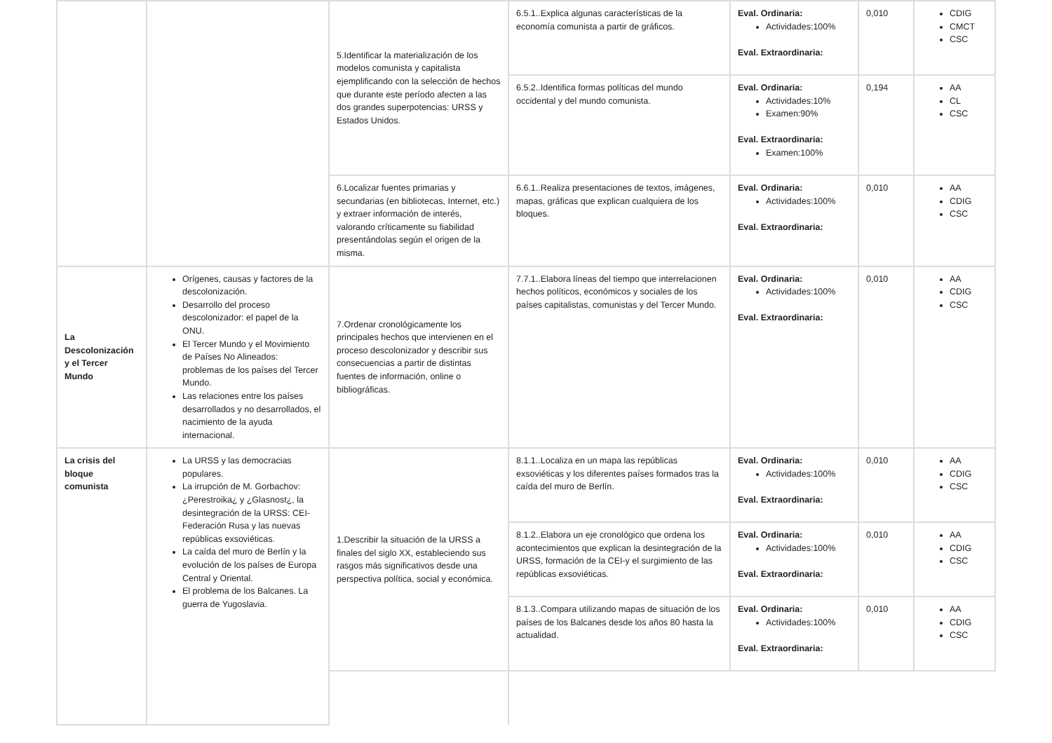| | | 5.Identificar la materialización de los modelos comunista y capitalista ejemplificando con la selección de hechos que durante este período afecten a las dos grandes superpotencias: URSS y Estados Unidos. | 6.5.1..Explica algunas características de la economía comunista a partir de gráficos. | Eval. Ordinaria: Actividades:100% Eval. Extraordinaria: | 0,010 | CDIG CMCT CSC |
| | | | 6.5.2..Identifica formas políticas del mundo occidental y del mundo comunista. | Eval. Ordinaria: Actividades:10% Examen:90% Eval. Extraordinaria: Examen:100% | 0,194 | AA CL CSC |
| | | 6.Localizar fuentes primarias y secundarias (en bibliotecas, Internet, etc.) y extraer información de interés, valorando críticamente su fiabilidad presentándolas según el origen de la misma. | 6.6.1..Realiza presentaciones de textos, imágenes, mapas, gráficas que explican cualquiera de los bloques. | Eval. Ordinaria: Actividades:100% Eval. Extraordinaria: | 0,010 | AA CDIG CSC |
| La Descolonización y el Tercer Mundo | Orígenes, causas y factores de la descolonización. Desarrollo del proceso descolonizador: el papel de la ONU. El Tercer Mundo y el Movimiento de Países No Alineados: problemas de los países del Tercer Mundo. Las relaciones entre los países desarrollados y no desarrollados, el nacimiento de la ayuda internacional. | 7.Ordenar cronológicamente los principales hechos que intervienen en el proceso descolonizador y describir sus consecuencias a partir de distintas fuentes de información, online o bibliográficas. | 7.7.1..Elabora líneas del tiempo que interrelacionen hechos políticos, económicos y sociales de los países capitalistas, comunistas y del Tercer Mundo. | Eval. Ordinaria: Actividades:100% Eval. Extraordinaria: | 0,010 | AA CDIG CSC |
| La crisis del bloque comunista | La URSS y las democracias populares. La irrupción de M. Gorbachov: ¿Perestroika¿ y ¿Glasnost¿, la desintegración de la URSS: CEI-Federación Rusa y las nuevas repúblicas exsoviéticas. La caída del muro de Berlín y la evolución de los países de Europa Central y Oriental. El problema de los Balcanes. La guerra de Yugoslavia. | 1.Describir la situación de la URSS a finales del siglo XX, estableciendo sus rasgos más significativos desde una perspectiva política, social y económica. | 8.1.1..Localiza en un mapa las repúblicas exsoviéticas y los diferentes países formados tras la caída del muro de Berlín. | Eval. Ordinaria: Actividades:100% Eval. Extraordinaria: | 0,010 | AA CDIG CSC |
| | | | 8.1.2..Elabora un eje cronológico que ordena los acontecimientos que explican la desintegración de la URSS, formación de la CEI-y el surgimiento de las repúblicas exsoviéticas. | Eval. Ordinaria: Actividades:100% Eval. Extraordinaria: | 0,010 | AA CDIG CSC |
| | | | 8.1.3..Compara utilizando mapas de situación de los países de los Balcanes desde los años 80 hasta la actualidad. | Eval. Ordinaria: Actividades:100% Eval. Extraordinaria: | 0,010 | AA CDIG CSC |